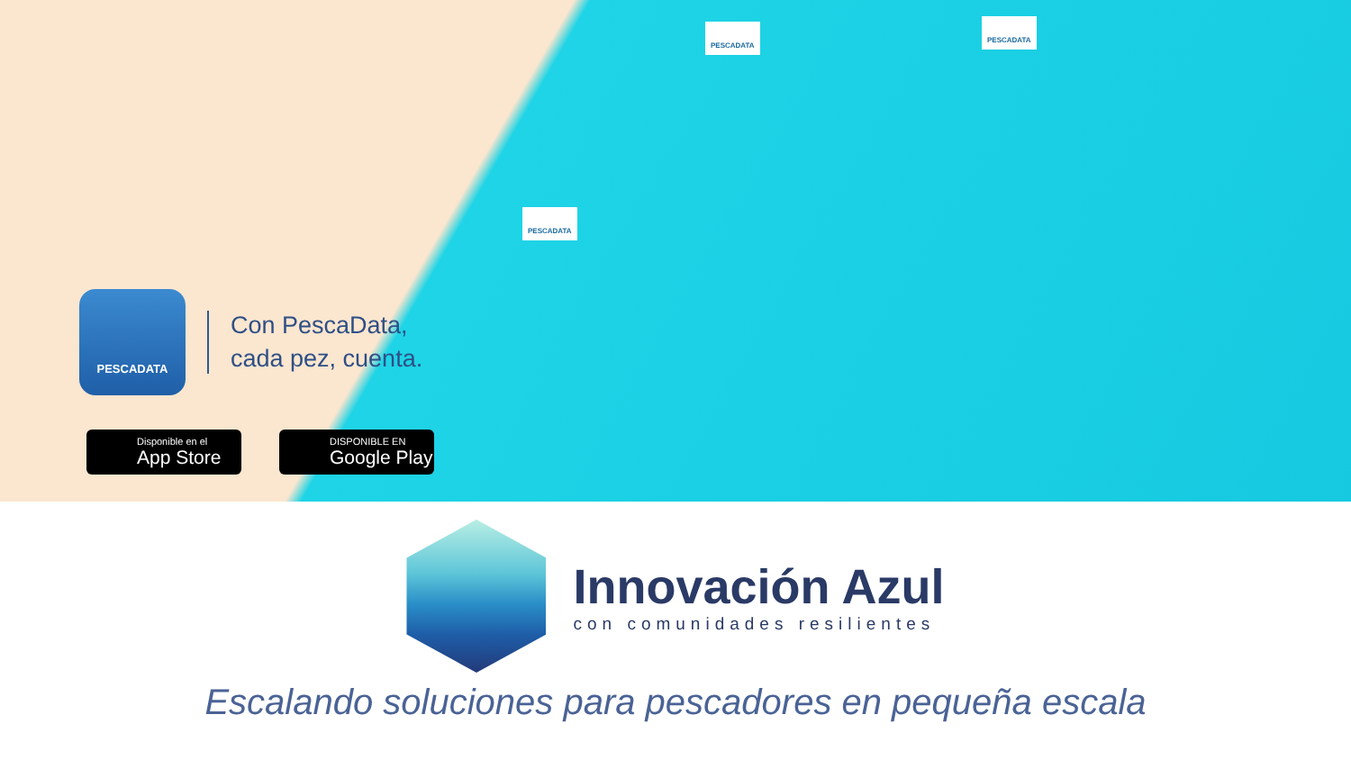PESCADATA
PESCADATA
PESCADATA
PESCADATA
Con PescaData,
cada pez, cuenta.
Disponible en el
App Store
DISPONIBLE EN
Google Play
Innovación Azul
con comunidades resilientes
Escalando soluciones para pescadores en pequeña escala